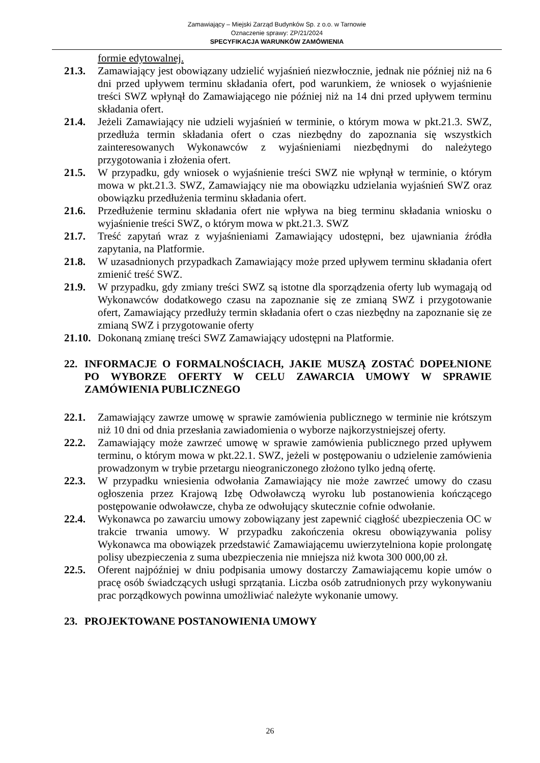Zamawiający – Miejski Zarząd Budynków Sp. z o.o. w Tarnowie
Oznaczenie sprawy: ZP/21/2024
SPECYFIKACJA WARUNKÓW ZAMÓWIENIA
formie edytowalnej.
21.3. Zamawiający jest obowiązany udzielić wyjaśnień niezwłocznie, jednak nie później niż na 6 dni przed upływem terminu składania ofert, pod warunkiem, że wniosek o wyjaśnienie treści SWZ wpłynął do Zamawiającego nie później niż na 14 dni przed upływem terminu składania ofert.
21.4. Jeżeli Zamawiający nie udzieli wyjaśnień w terminie, o którym mowa w pkt.21.3. SWZ, przedłuża termin składania ofert o czas niezbędny do zapoznania się wszystkich zainteresowanych Wykonawców z wyjaśnieniami niezbędnymi do należytego przygotowania i złożenia ofert.
21.5. W przypadku, gdy wniosek o wyjaśnienie treści SWZ nie wpłynął w terminie, o którym mowa w pkt.21.3. SWZ, Zamawiający nie ma obowiązku udzielania wyjaśnień SWZ oraz obowiązku przedłużenia terminu składania ofert.
21.6. Przedłużenie terminu składania ofert nie wpływa na bieg terminu składania wniosku o wyjaśnienie treści SWZ, o którym mowa w pkt.21.3. SWZ
21.7. Treść zapytań wraz z wyjaśnieniami Zamawiający udostępni, bez ujawniania źródła zapytania, na Platformie.
21.8. W uzasadnionych przypadkach Zamawiający może przed upływem terminu składania ofert zmienić treść SWZ.
21.9. W przypadku, gdy zmiany treści SWZ są istotne dla sporządzenia oferty lub wymagają od Wykonawców dodatkowego czasu na zapoznanie się ze zmianą SWZ i przygotowanie ofert, Zamawiający przedłuży termin składania ofert o czas niezbędny na zapoznanie się ze zmianą SWZ i przygotowanie oferty
21.10. Dokonaną zmianę treści SWZ Zamawiający udostępni na Platformie.
22. INFORMACJE O FORMALNOŚCIACH, JAKIE MUSZĄ ZOSTAĆ DOPEŁNIONE PO WYBORZE OFERTY W CELU ZAWARCIA UMOWY W SPRAWIE ZAMÓWIENIA PUBLICZNEGO
22.1. Zamawiający zawrze umowę w sprawie zamówienia publicznego w terminie nie krótszym niż 10 dni od dnia przesłania zawiadomienia o wyborze najkorzystniejszej oferty.
22.2. Zamawiający może zawrzeć umowę w sprawie zamówienia publicznego przed upływem terminu, o którym mowa w pkt.22.1. SWZ, jeżeli w postępowaniu o udzielenie zamówienia prowadzonym w trybie przetargu nieograniczonego złożono tylko jedną ofertę.
22.3. W przypadku wniesienia odwołania Zamawiający nie może zawrzeć umowy do czasu ogłoszenia przez Krajową Izbę Odwoławczą wyroku lub postanowienia kończącego postępowanie odwoławcze, chyba ze odwołujący skutecznie cofnie odwołanie.
22.4. Wykonawca po zawarciu umowy zobowiązany jest zapewnić ciągłość ubezpieczenia OC w trakcie trwania umowy. W przypadku zakończenia okresu obowiązywania polisy Wykonawca ma obowiązek przedstawić Zamawiającemu uwierzytelniona kopie prolongatę polisy ubezpieczenia z suma ubezpieczenia nie mniejsza niż kwota 300 000,00 zł.
22.5. Oferent najpóźniej w dniu podpisania umowy dostarczy Zamawiającemu kopie umów o pracę osób świadczących usługi sprzątania. Liczba osób zatrudnionych przy wykonywaniu prac porządkowych powinna umożliwiać należyte wykonanie umowy.
23. PROJEKTOWANE POSTANOWIENIA UMOWY
26